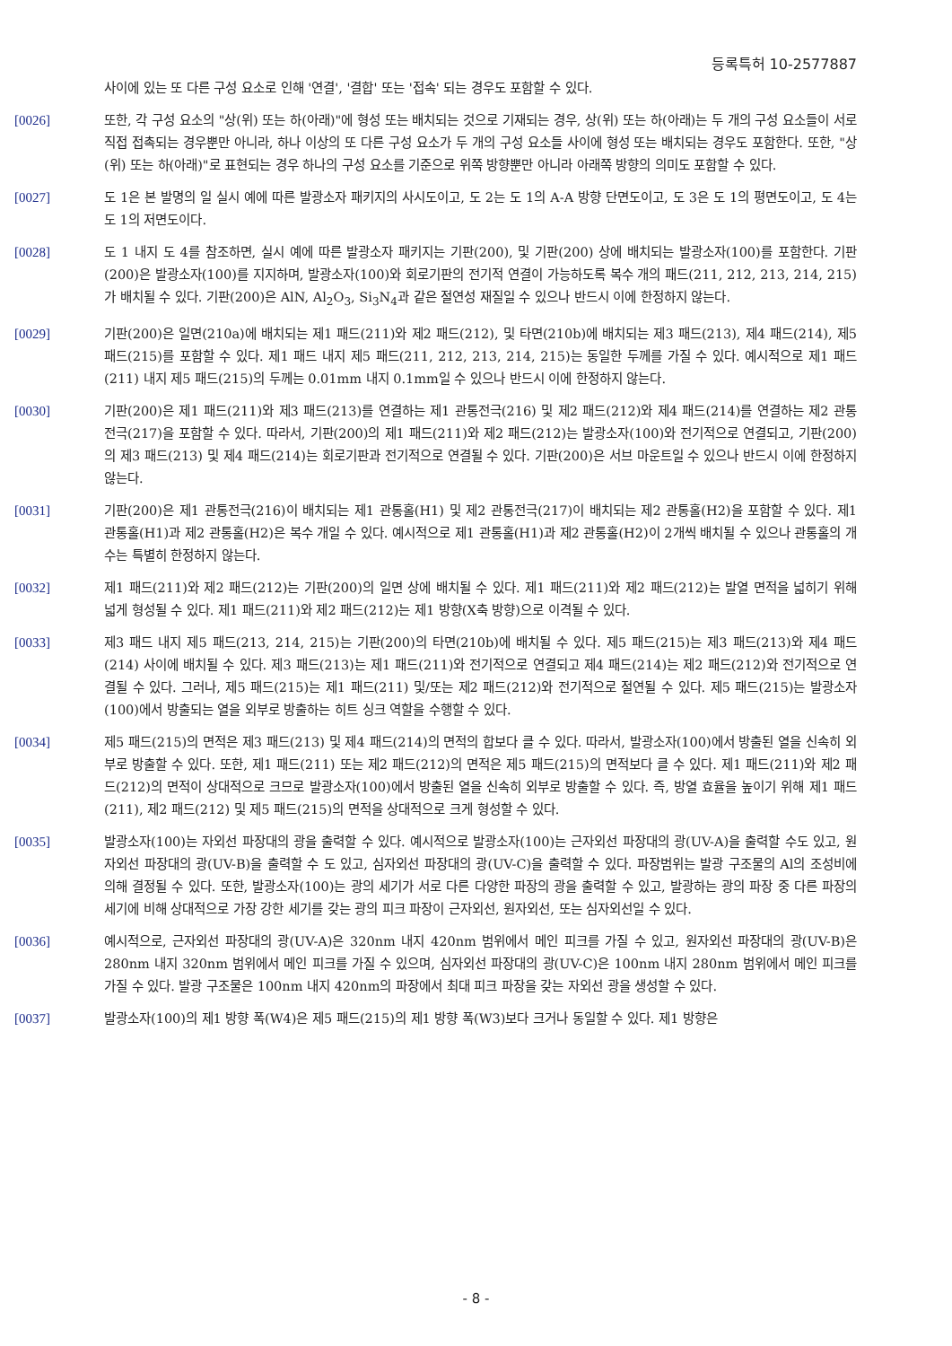등록특허 10-2577887
사이에 있는 또 다른 구성 요소로 인해 '연결', '결합' 또는 '접속' 되는 경우도 포함할 수 있다.
[0026] 또한, 각 구성 요소의 "상(위) 또는 하(아래)"에 형성 또는 배치되는 것으로 기재되는 경우, 상(위) 또는 하(아래)는 두 개의 구성 요소들이 서로 직접 접촉되는 경우뿐만 아니라, 하나 이상의 또 다른 구성 요소가 두 개의 구성 요소들 사이에 형성 또는 배치되는 경우도 포함한다. 또한, "상(위) 또는 하(아래)"로 표현되는 경우 하나의 구성 요소를 기준으로 위쪽 방향뿐만 아니라 아래쪽 방향의 의미도 포함할 수 있다.
[0027] 도 1은 본 발명의 일 실시 예에 따른 발광소자 패키지의 사시도이고, 도 2는 도 1의 A-A 방향 단면도이고, 도 3은 도 1의 평면도이고, 도 4는 도 1의 저면도이다.
[0028] 도 1 내지 도 4를 참조하면, 실시 예에 따른 발광소자 패키지는 기판(200), 및 기판(200) 상에 배치되는 발광소자(100)를 포함한다. 기판(200)은 발광소자(100)를 지지하며, 발광소자(100)와 회로기판의 전기적 연결이 가능하도록 복수 개의 패드(211, 212, 213, 214, 215)가 배치될 수 있다. 기판(200)은 AlN, Al<sub>2</sub>O<sub>3</sub>, Si<sub>3</sub>N<sub>4</sub>과 같은 절연성 재질일 수 있으나 반드시 이에 한정하지 않는다.
[0029] 기판(200)은 일면(210a)에 배치되는 제1 패드(211)와 제2 패드(212), 및 타면(210b)에 배치되는 제3 패드(213), 제4 패드(214), 제5 패드(215)를 포함할 수 있다. 제1 패드 내지 제5 패드(211, 212, 213, 214, 215)는 동일한 두께를 가질 수 있다. 예시적으로 제1 패드(211) 내지 제5 패드(215)의 두께는 0.01mm 내지 0.1mm일 수 있으나 반드시 이에 한정하지 않는다.
[0030] 기판(200)은 제1 패드(211)와 제3 패드(213)를 연결하는 제1 관통전극(216) 및 제2 패드(212)와 제4 패드(214)를 연결하는 제2 관통전극(217)을 포함할 수 있다. 따라서, 기판(200)의 제1 패드(211)와 제2 패드(212)는 발광소자(100)와 전기적으로 연결되고, 기판(200)의 제3 패드(213) 및 제4 패드(214)는 회로기판과 전기적으로 연결될 수 있다. 기판(200)은 서브 마운트일 수 있으나 반드시 이에 한정하지 않는다.
[0031] 기판(200)은 제1 관통전극(216)이 배치되는 제1 관통홀(H1) 및 제2 관통전극(217)이 배치되는 제2 관통홀(H2)을 포함할 수 있다. 제1 관통홀(H1)과 제2 관통홀(H2)은 복수 개일 수 있다. 예시적으로 제1 관통홀(H1)과 제2 관통홀(H2)이 2개씩 배치될 수 있으나 관통홀의 개수는 특별히 한정하지 않는다.
[0032] 제1 패드(211)와 제2 패드(212)는 기판(200)의 일면 상에 배치될 수 있다. 제1 패드(211)와 제2 패드(212)는 발열 면적을 넓히기 위해 넓게 형성될 수 있다. 제1 패드(211)와 제2 패드(212)는 제1 방향(X축 방향)으로 이격될 수 있다.
[0033] 제3 패드 내지 제5 패드(213, 214, 215)는 기판(200)의 타면(210b)에 배치될 수 있다. 제5 패드(215)는 제3 패드(213)와 제4 패드(214) 사이에 배치될 수 있다. 제3 패드(213)는 제1 패드(211)와 전기적으로 연결되고 제4 패드(214)는 제2 패드(212)와 전기적으로 연결될 수 있다. 그러나, 제5 패드(215)는 제1 패드(211) 및/또는 제2 패드(212)와 전기적으로 절연될 수 있다. 제5 패드(215)는 발광소자(100)에서 방출되는 열을 외부로 방출하는 히트 싱크 역할을 수행할 수 있다.
[0034] 제5 패드(215)의 면적은 제3 패드(213) 및 제4 패드(214)의 면적의 합보다 클 수 있다. 따라서, 발광소자(100)에서 방출된 열을 신속히 외부로 방출할 수 있다. 또한, 제1 패드(211) 또는 제2 패드(212)의 면적은 제5 패드(215)의 면적보다 클 수 있다. 제1 패드(211)와 제2 패드(212)의 면적이 상대적으로 크므로 발광소자(100)에서 방출된 열을 신속히 외부로 방출할 수 있다. 즉, 방열 효율을 높이기 위해 제1 패드(211), 제2 패드(212) 및 제5 패드(215)의 면적을 상대적으로 크게 형성할 수 있다.
[0035] 발광소자(100)는 자외선 파장대의 광을 출력할 수 있다. 예시적으로 발광소자(100)는 근자외선 파장대의 광(UV-A)을 출력할 수도 있고, 원자외선 파장대의 광(UV-B)을 출력할 수 도 있고, 심자외선 파장대의 광(UV-C)을 출력할 수 있다. 파장범위는 발광 구조물의 Al의 조성비에 의해 결정될 수 있다. 또한, 발광소자(100)는 광의 세기가 서로 다른 다양한 파장의 광을 출력할 수 있고, 발광하는 광의 파장 중 다른 파장의 세기에 비해 상대적으로 가장 강한 세기를 갖는 광의 피크 파장이 근자외선, 원자외선, 또는 심자외선일 수 있다.
[0036] 예시적으로, 근자외선 파장대의 광(UV-A)은 320nm 내지 420nm 범위에서 메인 피크를 가질 수 있고, 원자외선 파장대의 광(UV-B)은 280nm 내지 320nm 범위에서 메인 피크를 가질 수 있으며, 심자외선 파장대의 광(UV-C)은 100nm 내지 280nm 범위에서 메인 피크를 가질 수 있다. 발광 구조물은 100nm 내지 420nm의 파장에서 최대 피크 파장을 갖는 자외선 광을 생성할 수 있다.
[0037] 발광소자(100)의 제1 방향 폭(W4)은 제5 패드(215)의 제1 방향 폭(W3)보다 크거나 동일할 수 있다. 제1 방향은
- 8 -